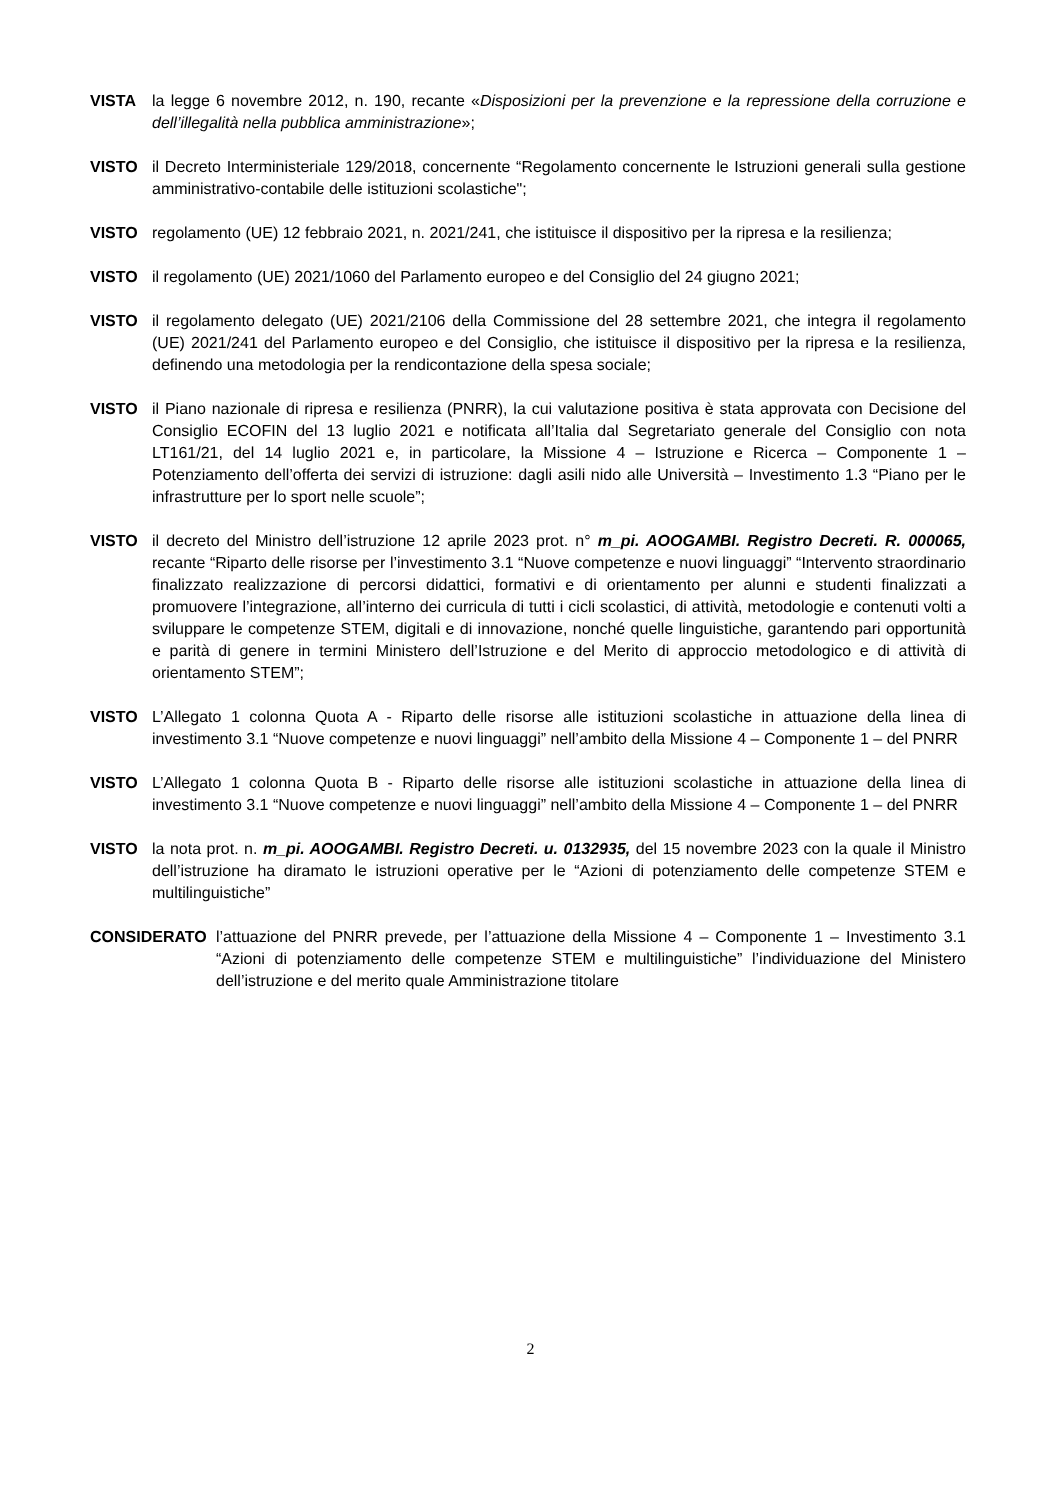VISTA la legge 6 novembre 2012, n. 190, recante «Disposizioni per la prevenzione e la repressione della corruzione e dell’illegalità nella pubblica amministrazione»;
VISTO il Decreto Interministeriale 129/2018, concernente “Regolamento concernente le Istruzioni generali sulla gestione amministrativo-contabile delle istituzioni scolastiche";
VISTO regolamento (UE) 12 febbraio 2021, n. 2021/241, che istituisce il dispositivo per la ripresa e la resilienza;
VISTO il regolamento (UE) 2021/1060 del Parlamento europeo e del Consiglio del 24 giugno 2021;
VISTO il regolamento delegato (UE) 2021/2106 della Commissione del 28 settembre 2021, che integra il regolamento (UE) 2021/241 del Parlamento europeo e del Consiglio, che istituisce il dispositivo per la ripresa e la resilienza, definendo una metodologia per la rendicontazione della spesa sociale;
VISTO il Piano nazionale di ripresa e resilienza (PNRR), la cui valutazione positiva è stata approvata con Decisione del Consiglio ECOFIN del 13 luglio 2021 e notificata all’Italia dal Segretariato generale del Consiglio con nota LT161/21, del 14 luglio 2021 e, in particolare, la Missione 4 – Istruzione e Ricerca – Componente 1 – Potenziamento dell’offerta dei servizi di istruzione: dagli asili nido alle Università – Investimento 1.3 “Piano per le infrastrutture per lo sport nelle scuole”;
VISTO il decreto del Ministro dell’istruzione 12 aprile 2023 prot. n° m_pi. AOOGAMBI. Registro Decreti. R. 000065, recante “Riparto delle risorse per l’investimento 3.1 “Nuove competenze e nuovi linguaggi” “Intervento straordinario finalizzato realizzazione di percorsi didattici, formativi e di orientamento per alunni e studenti finalizzati a promuovere l’integrazione, all’interno dei curricula di tutti i cicli scolastici, di attività, metodologie e contenuti volti a sviluppare le competenze STEM, digitali e di innovazione, nonché quelle linguistiche, garantendo pari opportunità e parità di genere in termini Ministero dell’Istruzione e del Merito di approccio metodologico e di attività di orientamento STEM”;
VISTO L’Allegato 1 colonna Quota A - Riparto delle risorse alle istituzioni scolastiche in attuazione della linea di investimento 3.1 “Nuove competenze e nuovi linguaggi” nell’ambito della Missione 4 – Componente 1 – del PNRR
VISTO L’Allegato 1 colonna Quota B - Riparto delle risorse alle istituzioni scolastiche in attuazione della linea di investimento 3.1 “Nuove competenze e nuovi linguaggi” nell’ambito della Missione 4 – Componente 1 – del PNRR
VISTO la nota prot. n. m_pi. AOOGAMBI. Registro Decreti. u. 0132935, del 15 novembre 2023 con la quale il Ministro dell’istruzione ha diramato le istruzioni operative per le “Azioni di potenziamento delle competenze STEM e multilinguistiche”
CONSIDERATO l’attuazione del PNRR prevede, per l’attuazione della Missione 4 – Componente 1 – Investimento 3.1 “Azioni di potenziamento delle competenze STEM e multilinguistiche” l’individuazione del Ministero dell’istruzione e del merito quale Amministrazione titolare
2